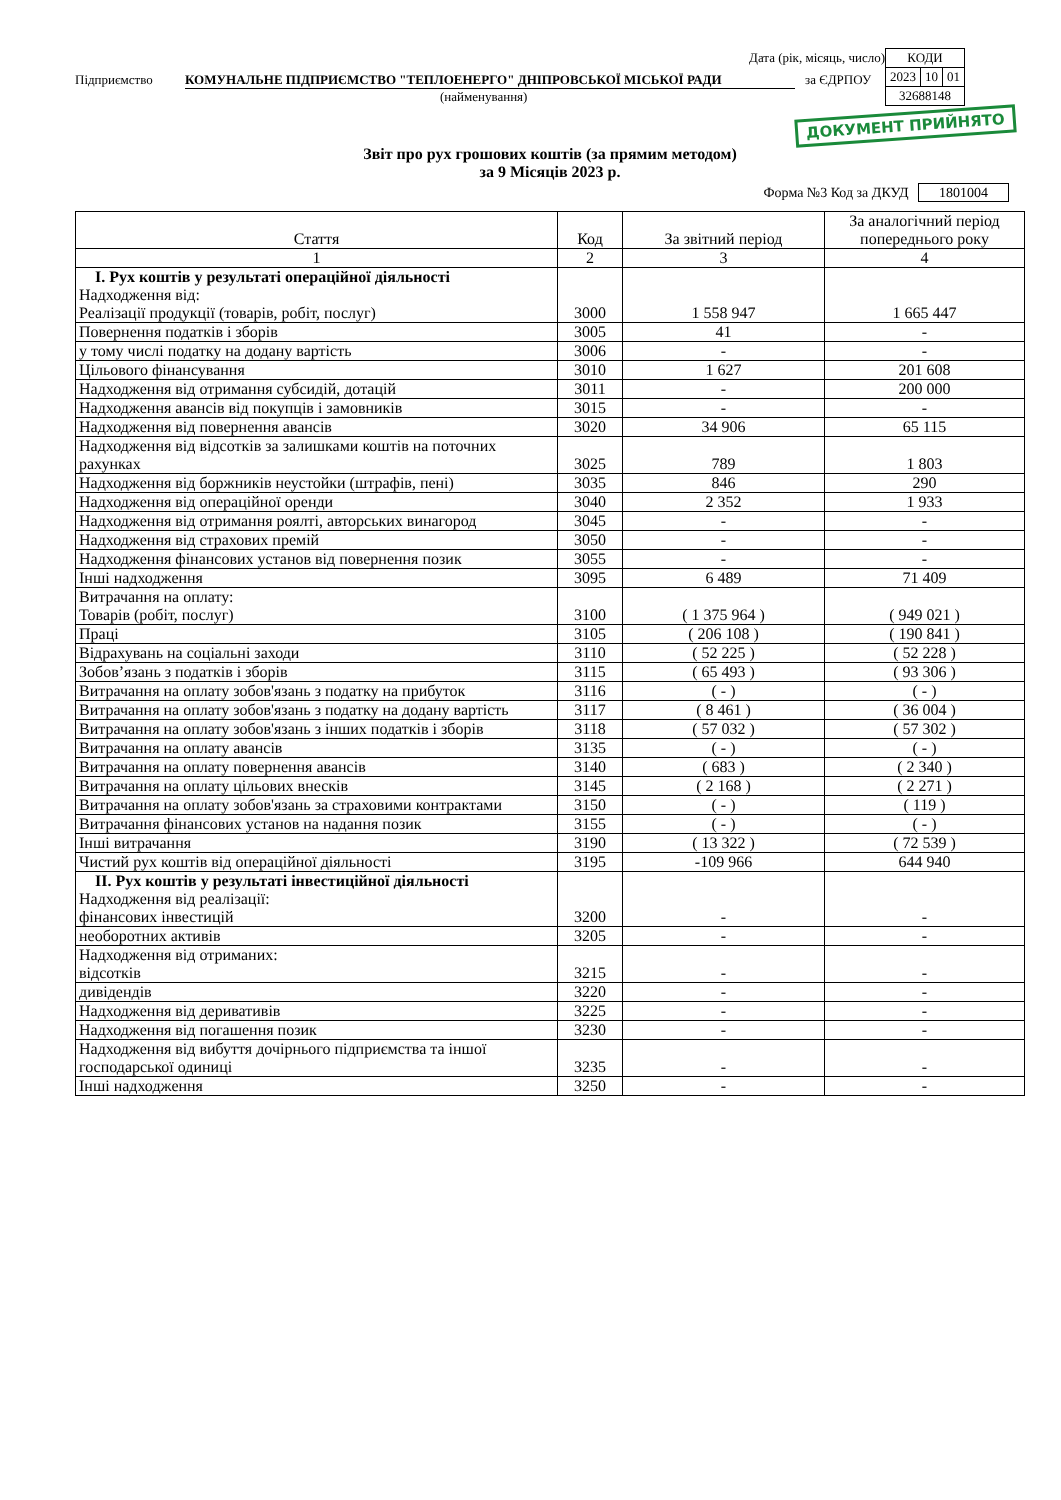| КОДИ | | |
| 2023 | 10 | 01 |
| 32688148 | | |
Дата (рік, місяць, число)
Підприємство КОМУНАЛЬНЕ ПІДПРИЄМСТВО "ТЕПЛОЕНЕРГО" ДНІПРОВСЬКОЇ МІСЬКОЇ РАДИ за ЄДРПОУ
(найменування)
ДОКУМЕНТ ПРИЙНЯТО
Звіт про рух грошових коштів (за прямим методом)
за 9 Місяців 2023 р.
Форма №3 Код за ДКУД 1801004
| Стаття | Код | За звітний період | За аналогічний період попереднього року |
| --- | --- | --- | --- |
| 1 | 2 | 3 | 4 |
| I. Рух коштів у результаті операційної діяльності Надходження від: Реалізації продукції (товарів, робіт, послуг) | 3000 | 1 558 947 | 1 665 447 |
| Повернення податків і зборів | 3005 | 41 | - |
| у тому числі податку на додану вартість | 3006 | - | - |
| Цільового фінансування | 3010 | 1 627 | 201 608 |
| Надходження від отримання субсидій, дотацій | 3011 | - | 200 000 |
| Надходження авансів від покупців і замовників | 3015 | - | - |
| Надходження від повернення авансів | 3020 | 34 906 | 65 115 |
| Надходження від відсотків за залишками коштів на поточних рахунках | 3025 | 789 | 1 803 |
| Надходження від боржників неустойки (штрафів, пені) | 3035 | 846 | 290 |
| Надходження від операційної оренди | 3040 | 2 352 | 1 933 |
| Надходження від отримання роялті, авторських винагород | 3045 | - | - |
| Надходження від страхових премій | 3050 | - | - |
| Надходження фінансових установ від повернення позик | 3055 | - | - |
| Інші надходження | 3095 | 6 489 | 71 409 |
| Витрачання на оплату: Товарів (робіт, послуг) | 3100 | ( 1 375 964 ) | ( 949 021 ) |
| Праці | 3105 | ( 206 108 ) | ( 190 841 ) |
| Відрахувань на соціальні заходи | 3110 | ( 52 225 ) | ( 52 228 ) |
| Зобов’язань з податків і зборів | 3115 | ( 65 493 ) | ( 93 306 ) |
| Витрачання на оплату зобов'язань з податку на прибуток | 3116 | ( - ) | ( - ) |
| Витрачання на оплату зобов'язань з податку на додану вартість | 3117 | ( 8 461 ) | ( 36 004 ) |
| Витрачання на оплату зобов'язань з інших податків і зборів | 3118 | ( 57 032 ) | ( 57 302 ) |
| Витрачання на оплату авансів | 3135 | ( - ) | ( - ) |
| Витрачання на оплату повернення авансів | 3140 | ( 683 ) | ( 2 340 ) |
| Витрачання на оплату цільових внесків | 3145 | ( 2 168 ) | ( 2 271 ) |
| Витрачання на оплату зобов'язань за страховими контрактами | 3150 | ( - ) | ( 119 ) |
| Витрачання фінансових установ на надання позик | 3155 | ( - ) | ( - ) |
| Інші витрачання | 3190 | ( 13 322 ) | ( 72 539 ) |
| Чистий рух коштів від операційної діяльності | 3195 | -109 966 | 644 940 |
| II. Рух коштів у результаті інвестиційної діяльності Надходження від реалізації: фінансових інвестицій | 3200 | - | - |
| необоротних активів | 3205 | - | - |
| Надходження від отриманих: відсотків | 3215 | - | - |
| дивідендів | 3220 | - | - |
| Надходження від деривативів | 3225 | - | - |
| Надходження від погашення позик | 3230 | - | - |
| Надходження від вибуття дочірнього підприємства та іншої господарської одиниці | 3235 | - | - |
| Інші надходження | 3250 | - | - |